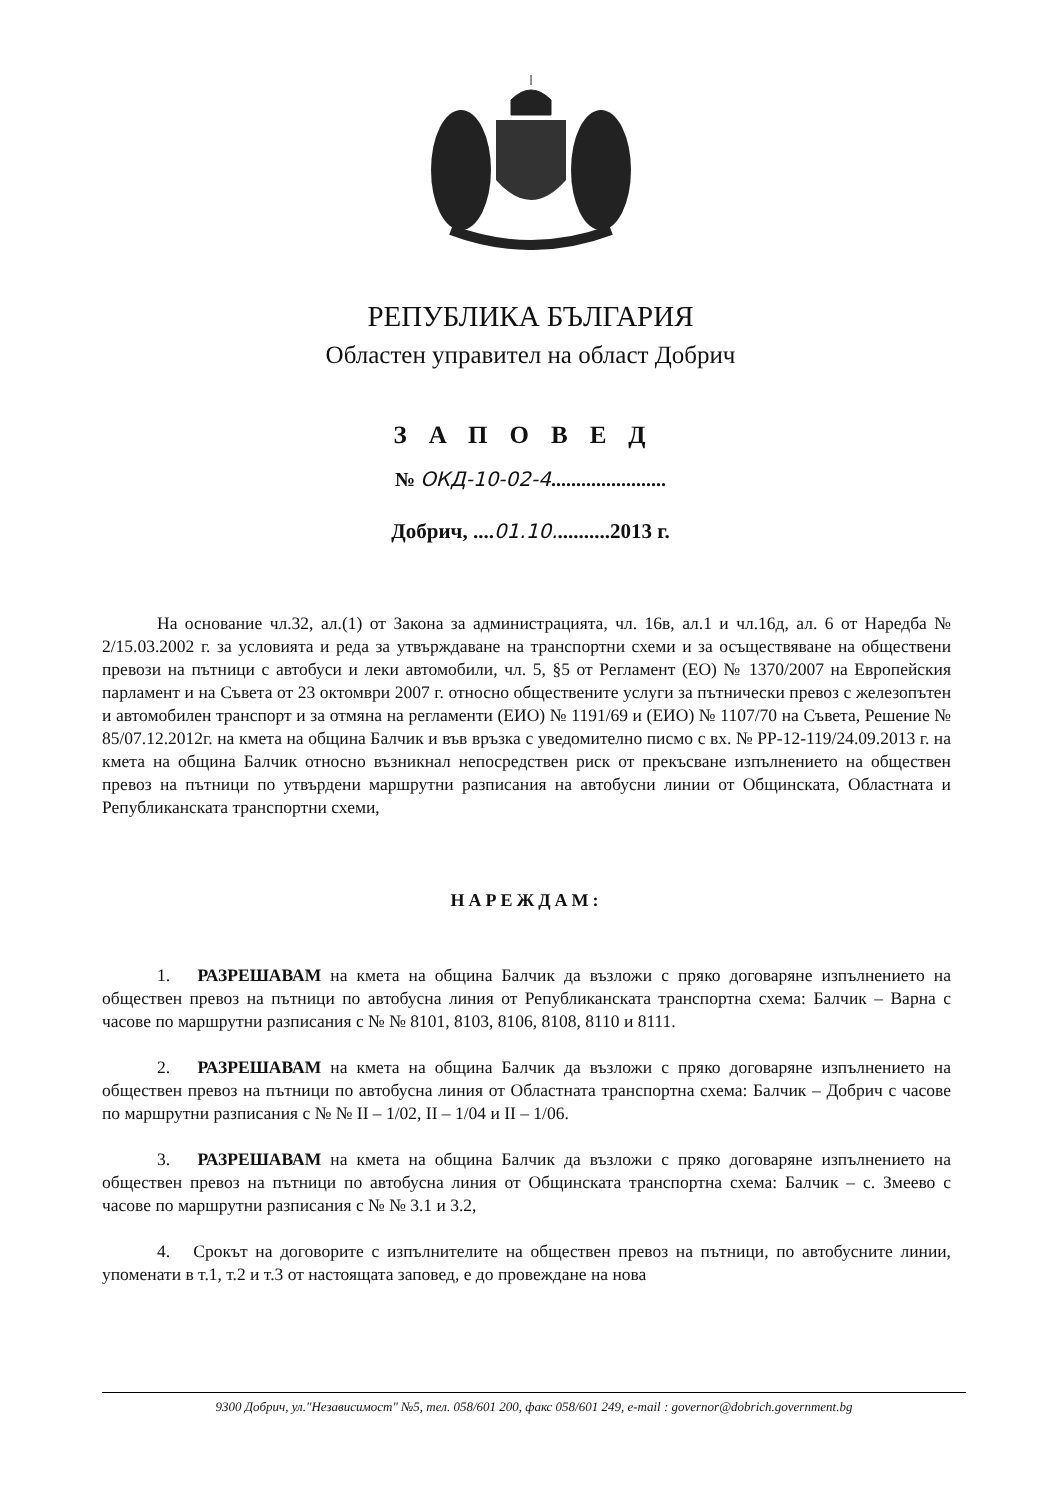РЕПУБЛИКА БЪЛГАРИЯ
Областен управител на област Добрич
ЗАПОВЕД
№ ОКД-10-02-4.......................
Добрич, ....01.10...........2013 г.
На основание чл.32, ал.(1) от Закона за администрацията, чл. 16в, ал.1 и чл.16д, ал. 6 от Наредба № 2/15.03.2002 г. за условията и реда за утвърждаване на транспортни схеми и за осъществяване на обществени превози на пътници с автобуси и леки автомобили, чл. 5, §5 от Регламент (ЕО) № 1370/2007 на Европейския парламент и на Съвета от 23 октомври 2007 г. относно обществените услуги за пътнически превоз с железопътен и автомобилен транспорт и за отмяна на регламенти (ЕИО) № 1191/69 и (ЕИО) № 1107/70 на Съвета, Решение № 85/07.12.2012г. на кмета на община Балчик и във връзка с уведомително писмо с вх. № РР-12-119/24.09.2013 г. на кмета на община Балчик относно възникнал непосредствен риск от прекъсване изпълнението на обществен превоз на пътници по утвърдени маршрутни разписания на автобусни линии от Общинската, Областната и Републиканската транспортни схеми,
НАРЕЖДАМ:
1. РАЗРЕШАВАМ на кмета на община Балчик да възложи с пряко договаряне изпълнението на обществен превоз на пътници по автобусна линия от Републиканската транспортна схема: Балчик – Варна с часове по маршрутни разписания с № № 8101, 8103, 8106, 8108, 8110 и 8111.
2. РАЗРЕШАВАМ на кмета на община Балчик да възложи с пряко договаряне изпълнението на обществен превоз на пътници по автобусна линия от Областната транспортна схема: Балчик – Добрич с часове по маршрутни разписания с № № II – 1/02, II – 1/04 и II – 1/06.
3. РАЗРЕШАВАМ на кмета на община Балчик да възложи с пряко договаряне изпълнението на обществен превоз на пътници по автобусна линия от Общинската транспортна схема: Балчик – с. Змеево с часове по маршрутни разписания с № № 3.1 и 3.2,
4. Срокът на договорите с изпълнителите на обществен превоз на пътници, по автобусните линии, упоменати в т.1, т.2 и т.3 от настоящата заповед, е до провеждане на нова
9300 Добрич, ул."Независимост" №5, тел. 058/601 200, факс 058/601 249, e-mail : governor@dobrich.government.bg